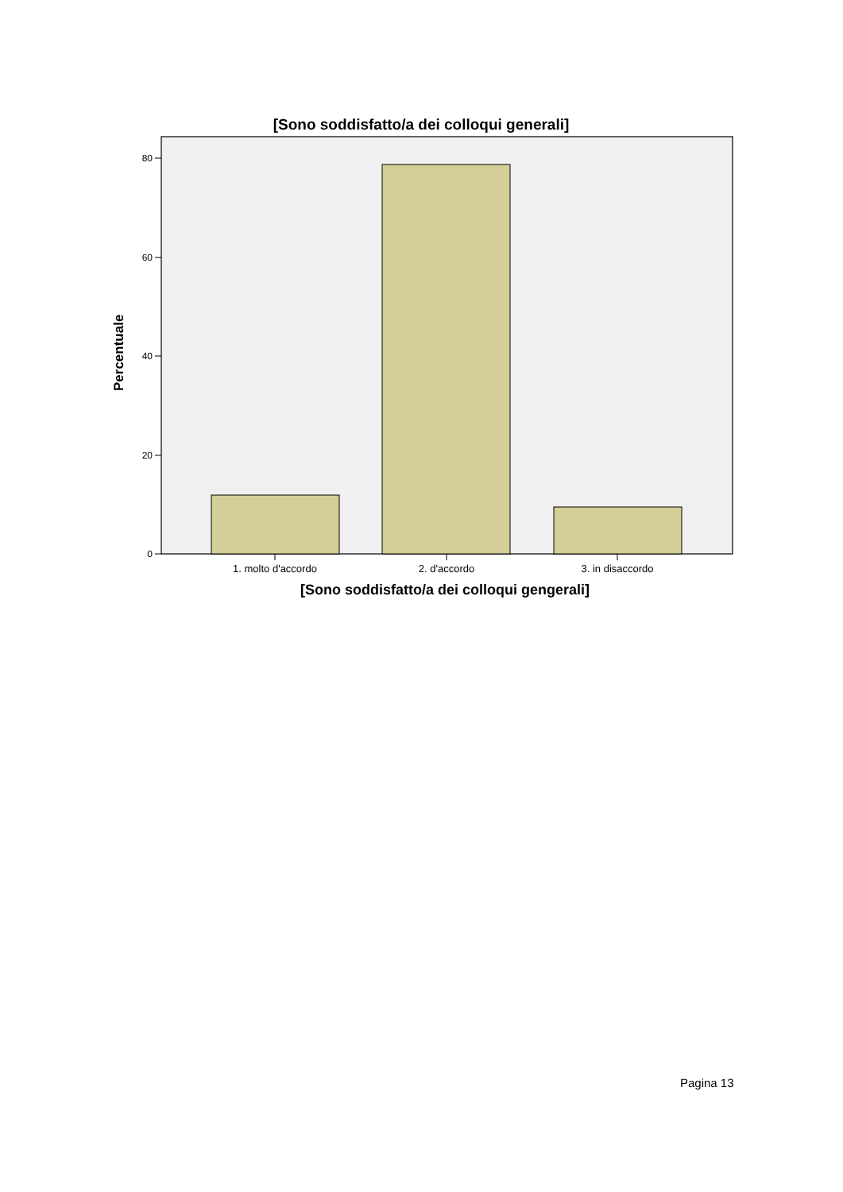[Sono soddisfatto/a dei colloqui generali]
80
60
40
20
0
Percentuale
1. molto d'accordo 2. d'accordo 3. in disaccordo
[Sono soddisfatto/a dei colloqui gengerali]
Pagina 13